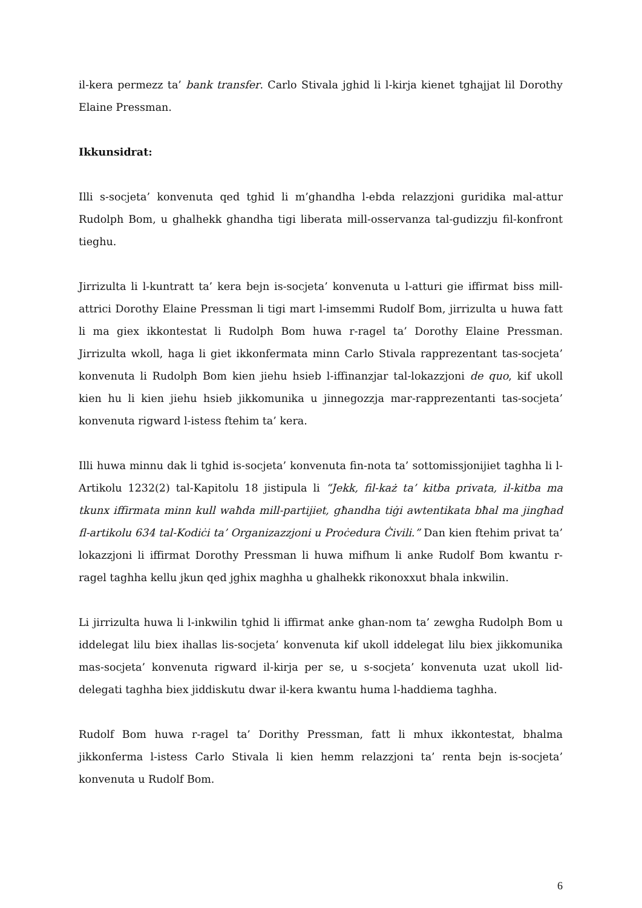il-kera permezz ta’ bank transfer. Carlo Stivala jghid li l-kirja kienet tghajjat lil Dorothy Elaine Pressman.
Ikkunsidrat:
Illi s-socjeta’ konvenuta qed tghid li m’ghandha l-ebda relazzjoni guridika mal-attur Rudolph Bom, u ghalhekk ghandha tigi liberata mill-osservanza tal-gudizzju fil-konfront tieghu.
Jirrizulta li l-kuntratt ta’ kera bejn is-socjeta’ konvenuta u l-atturi gie iffirmat biss mill-attrici Dorothy Elaine Pressman li tigi mart l-imsemmi Rudolf Bom, jirrizulta u huwa fatt li ma giex ikkontestat li Rudolph Bom huwa r-ragel ta’ Dorothy Elaine Pressman. Jirrizulta wkoll, haga li giet ikkonfermata minn Carlo Stivala rapprezentant tas-socjeta’ konvenuta li Rudolph Bom kien jiehu hsieb l-iffinanzjar tal-lokazzjoni de quo, kif ukoll kien hu li kien jiehu hsieb jikkomunika u jinnegozzja mar-rapprezentanti tas-socjeta’ konvenuta rigward l-istess ftehim ta’ kera.
Illi huwa minnu dak li tghid is-socjeta’ konvenuta fin-nota ta’ sottomissjonijiet taghha li l-Artikolu 1232(2) tal-Kapitolu 18 jistipula li “Jekk, fil-każ ta’ kitba privata, il-kitba ma tkunx iffirmata minn kull waħda mill-partijiet, għandha tiġi awtentikata bħal ma jingħad fl-artikolu 634 tal-Kodiċi ta’ Organizazzjoni u Proċedura Ċivili.” Dan kien ftehim privat ta’ lokazzjoni li iffirmat Dorothy Pressman li huwa mifhum li anke Rudolf Bom kwantu r-ragel taghha kellu jkun qed jghix maghha u ghalhekk rikonoxxut bhala inkwilin.
Li jirrizulta huwa li l-inkwilin tghid li iffirmat anke ghan-nom ta’ zewgha Rudolph Bom u iddelegat lilu biex ihallas lis-socjeta’ konvenuta kif ukoll iddelegat lilu biex jikkomunika mas-socjeta’ konvenuta rigward il-kirja per se, u s-socjeta’ konvenuta uzat ukoll lid-delegati taghha biex jiddiskutu dwar il-kera kwantu huma l-haddiema taghha.
Rudolf Bom huwa r-ragel ta’ Dorithy Pressman, fatt li mhux ikkontestat, bhalma jikkonferma l-istess Carlo Stivala li kien hemm relazzjoni ta’ renta bejn is-socjeta’ konvenuta u Rudolf Bom.
6